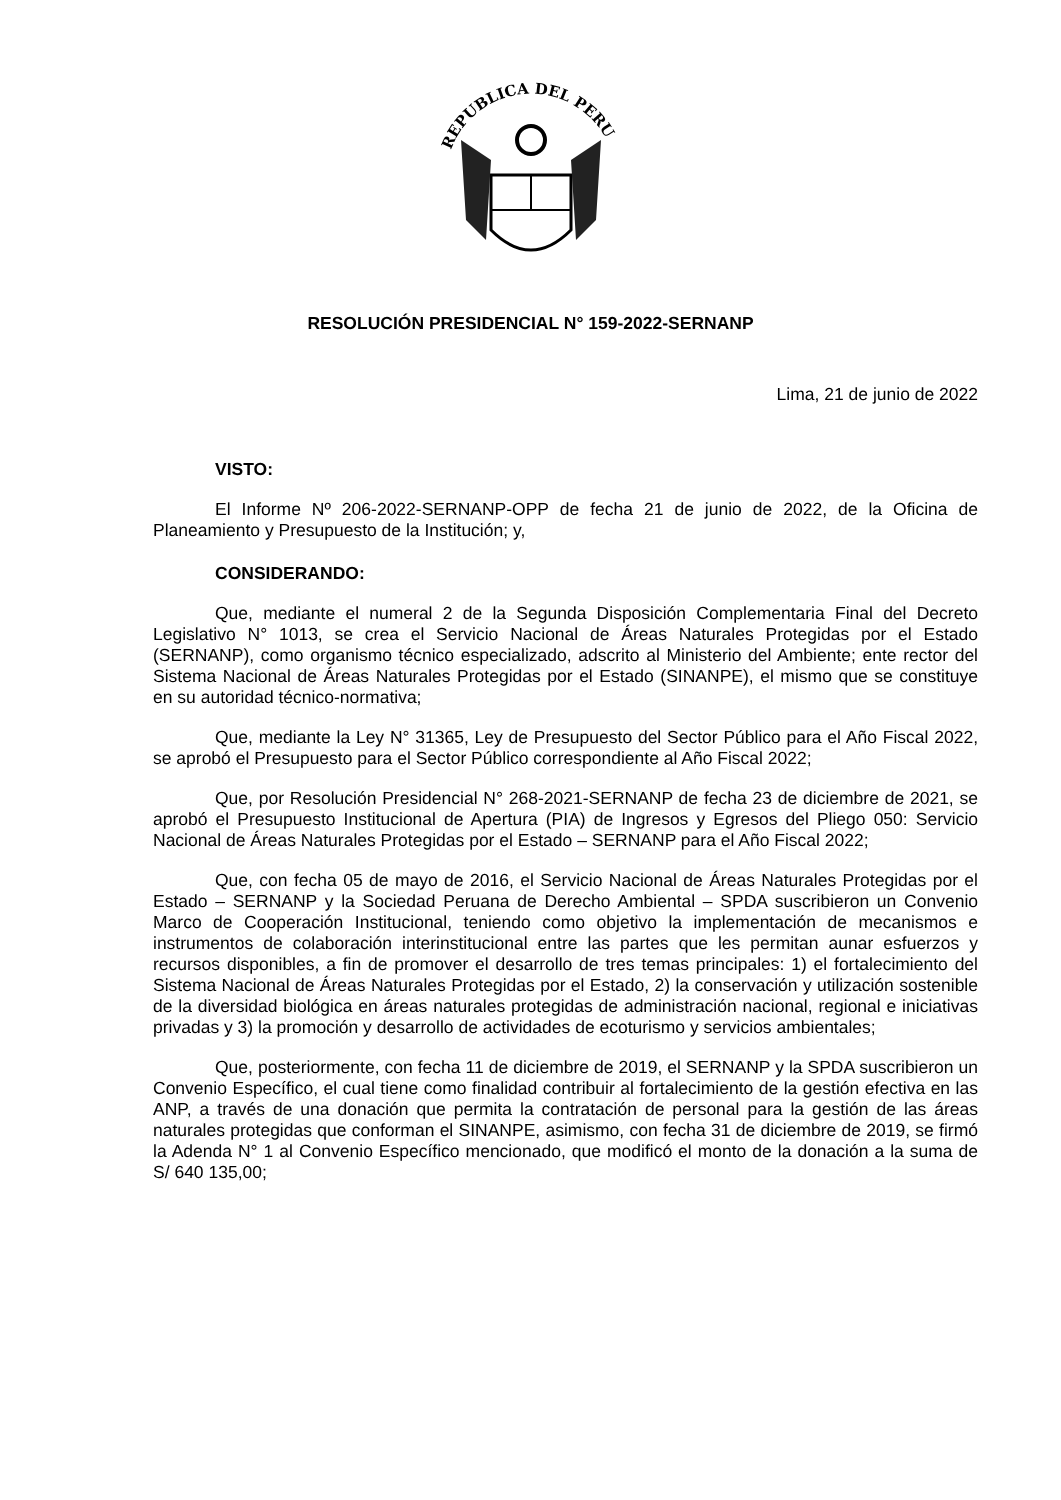REPUBLICA DEL PERU
RESOLUCIÓN PRESIDENCIAL N° 159-2022-SERNANP
Lima, 21 de junio de 2022
VISTO:
El Informe Nº 206-2022-SERNANP-OPP de fecha 21 de junio de 2022, de la Oficina de Planeamiento y Presupuesto de la Institución; y,
CONSIDERANDO:
Que, mediante el numeral 2 de la Segunda Disposición Complementaria Final del Decreto Legislativo N° 1013, se crea el Servicio Nacional de Áreas Naturales Protegidas por el Estado (SERNANP), como organismo técnico especializado, adscrito al Ministerio del Ambiente; ente rector del Sistema Nacional de Áreas Naturales Protegidas por el Estado (SINANPE), el mismo que se constituye en su autoridad técnico-normativa;
Que, mediante la Ley N° 31365, Ley de Presupuesto del Sector Público para el Año Fiscal 2022, se aprobó el Presupuesto para el Sector Público correspondiente al Año Fiscal 2022;
Que, por Resolución Presidencial N° 268-2021-SERNANP de fecha 23 de diciembre de 2021, se aprobó el Presupuesto Institucional de Apertura (PIA) de Ingresos y Egresos del Pliego 050: Servicio Nacional de Áreas Naturales Protegidas por el Estado – SERNANP para el Año Fiscal 2022;
Que, con fecha 05 de mayo de 2016, el Servicio Nacional de Áreas Naturales Protegidas por el Estado – SERNANP y la Sociedad Peruana de Derecho Ambiental – SPDA suscribieron un Convenio Marco de Cooperación Institucional, teniendo como objetivo la implementación de mecanismos e instrumentos de colaboración interinstitucional entre las partes que les permitan aunar esfuerzos y recursos disponibles, a fin de promover el desarrollo de tres temas principales: 1) el fortalecimiento del Sistema Nacional de Áreas Naturales Protegidas por el Estado, 2) la conservación y utilización sostenible de la diversidad biológica en áreas naturales protegidas de administración nacional, regional e iniciativas privadas y 3) la promoción y desarrollo de actividades de ecoturismo y servicios ambientales;
Que, posteriormente, con fecha 11 de diciembre de 2019, el SERNANP y la SPDA suscribieron un Convenio Específico, el cual tiene como finalidad contribuir al fortalecimiento de la gestión efectiva en las ANP, a través de una donación que permita la contratación de personal para la gestión de las áreas naturales protegidas que conforman el SINANPE, asimismo, con fecha 31 de diciembre de 2019, se firmó la Adenda N° 1 al Convenio Específico mencionado, que modificó el monto de la donación a la suma de S/ 640 135,00;